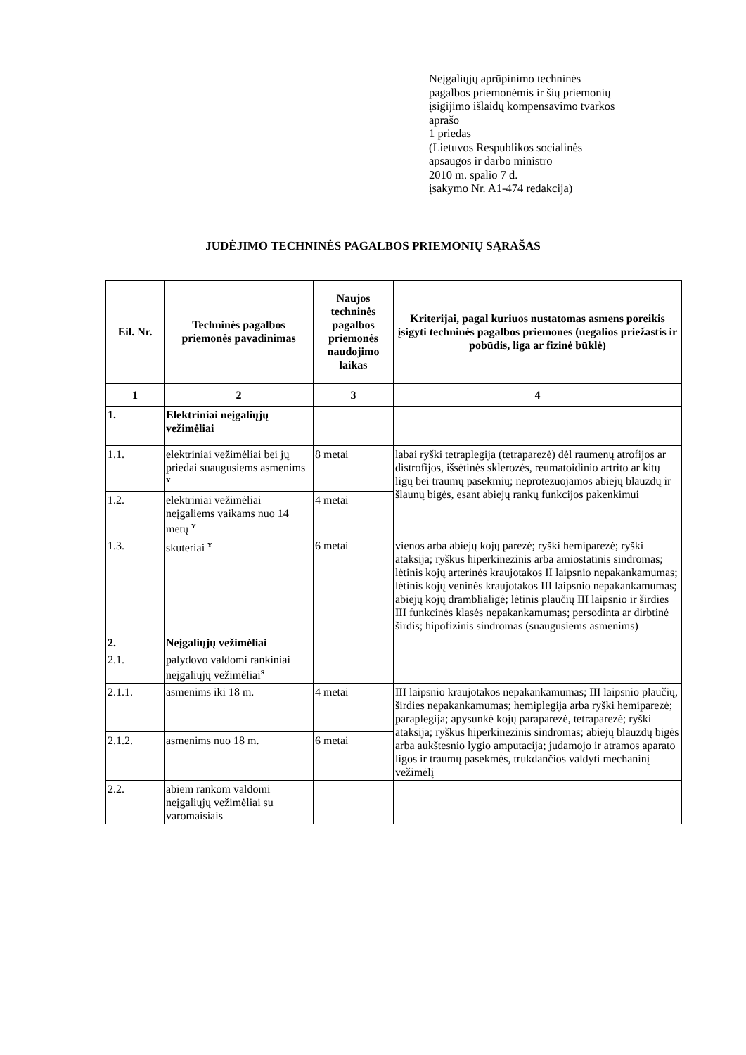Neįgaliųjų aprūpinimo techninės
pagalbos priemonėmis ir šių priemonių
įsigijimo išlaidų kompensavimo tvarkos
aprašo
1 priedas
(Lietuvos Respublikos socialinės
apsaugos ir darbo ministro
2010 m. spalio 7 d.
įsakymo Nr. A1-474 redakcija)
JUDĖJIMO TECHNINĖS PAGALBOS PRIEMONIŲ SĄRAŠAS
| Eil. Nr. | Techninės pagalbos priemonės pavadinimas | Naujos techninės pagalbos priemonės naudojimo laikas | Kriterijai, pagal kuriuos nustatomas asmens poreikis įsigyti techninės pagalbos priemones (negalios priežastis ir pobūdis, liga ar fizinė būklė) |
| --- | --- | --- | --- |
| 1 | 2 | 3 | 4 |
| 1. | Elektriniai neįgaliųjų vežimėliai | | |
| 1.1. | elektriniai vežimėliai bei jų priedai suaugusiems asmenims <sup>Y</sup> | 8 metai | labai ryški tetraplegija (tetraparezė) dėl raumenų atrofijos ar distrofijos, išsėtinės sklerozės, reumatoidinio artrito ar kitų ligų bei traumų pasekmių; neprotezuojamos abiejų blauzdų ir šlaunų bigės, esant abiejų rankų funkcijos pakenkimui |
| 1.2. | elektriniai vežimėliai neįgaliems vaikams nuo 14 metų <sup>Y</sup> | 4 metai | |
| 1.3. | skuteriai <sup>Y</sup> | 6 metai | vienos arba abiejų kojų parezė; ryški hemiparezė; ryški ataksija; ryškus hiperkinezinis arba amiostatinis sindromas; lėtinis kojų arterinės kraujotakos II laipsnio nepakankamumas; lėtinis kojų veninės kraujotakos III laipsnio nepakankamumas; abiejų kojų dramblialigė; lėtinis plaučių III laipsnio ir širdies III funkcinės klasės nepakankamumas; persodinta ar dirbtinė širdis; hipofizinis sindromas (suaugusiems asmenims) |
| 2. | Neįgaliųjų vežimėliai | | |
| 2.1. | palydovo valdomi rankiniai neįgaliųjų vežimėliai<sup>S</sup> | | |
| 2.1.1. | asmenims iki 18 m. | 4 metai | III laipsnio kraujotakos nepakankamumas; III laipsnio plaučių, širdies nepakankamumas; hemiplegija arba ryški hemiparezė; paraplegija; apysunkė kojų paraparezė, tetraparezė; ryški ataksija; ryškus hiperkinezinis sindromas; abiejų blauzdų bigės arba aukštesnio lygio amputacija; judamojo ir atramos aparato ligos ir traumų pasekmės, trukdančios valdyti mechaninį vežimėlį |
| 2.1.2. | asmenims nuo 18 m. | 6 metai | |
| 2.2. | abiem rankom valdomi neįgaliųjų vežimėliai su varomaisiais | | |